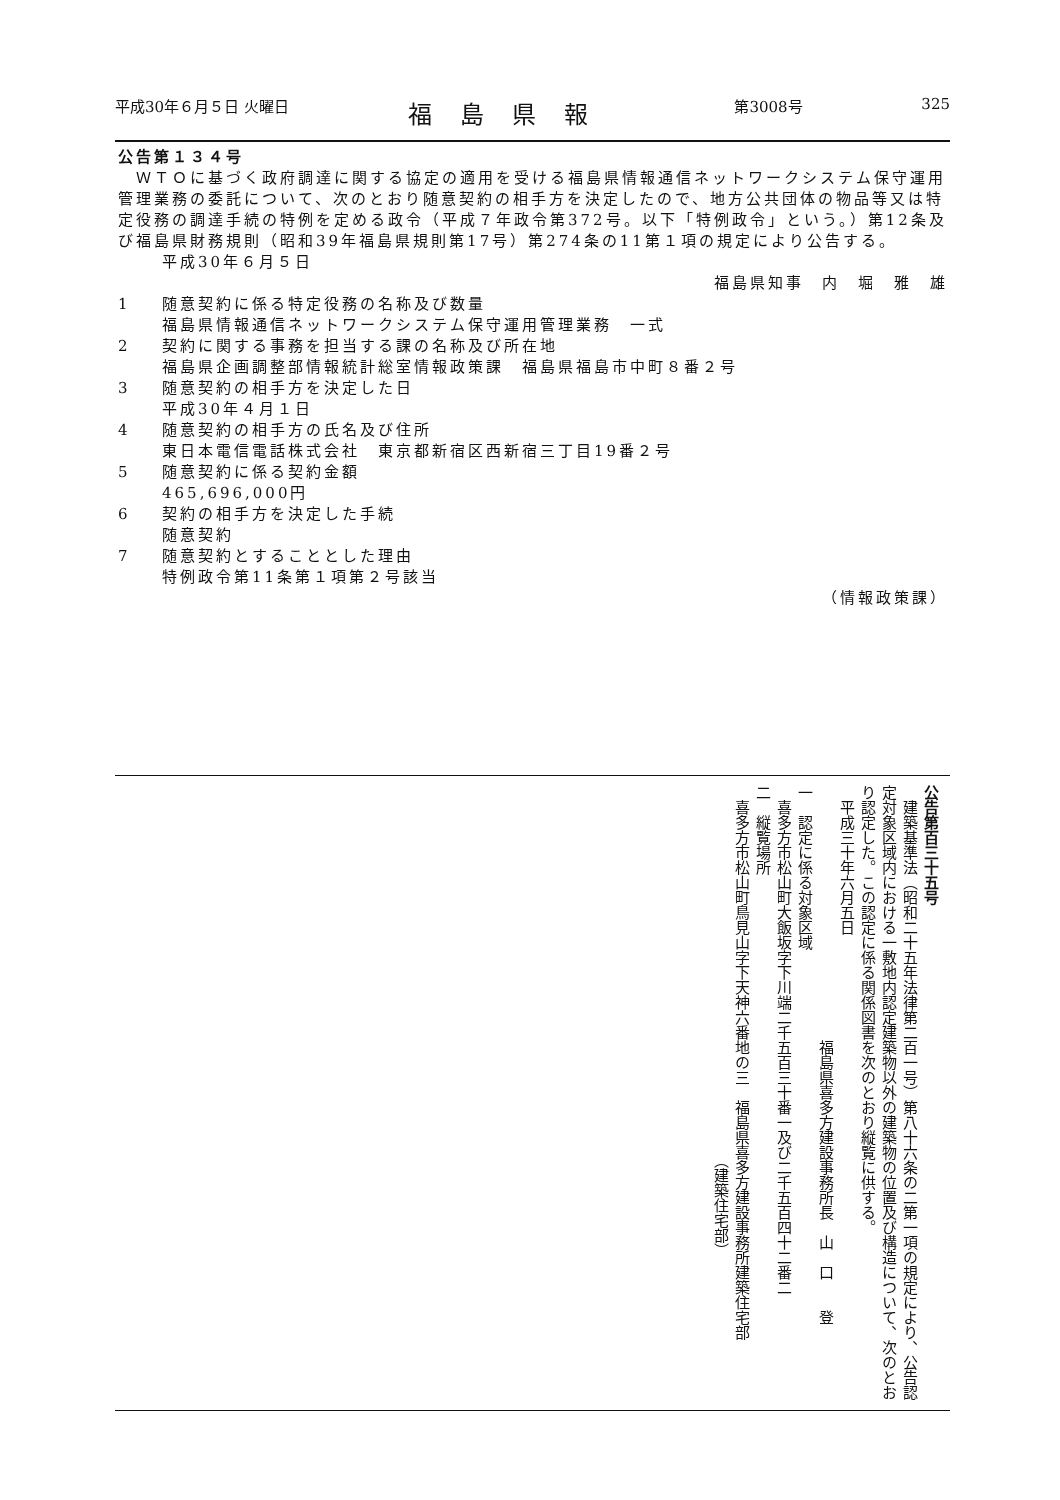平成30年６月５日 火曜日 福島県報 第3008号 325
公告第１３４号
　ＷＴＯに基づく政府調達に関する協定の適用を受ける福島県情報通信ネットワークシステム保守運用管理業務の委託について、次のとおり随意契約の相手方を決定したので、地方公共団体の物品等又は特定役務の調達手続の特例を定める政令（平成７年政令第372号。以下「特例政令」という。）第12条及び福島県財務規則（昭和39年福島県規則第17号）第274条の11第１項の規定により公告する。
平成30年６月５日
福島県知事　内　堀　雅　雄　
1 随意契約に係る特定役務の名称及び数量
福島県情報通信ネットワークシステム保守運用管理業務　一式
2 契約に関する事務を担当する課の名称及び所在地
福島県企画調整部情報統計総室情報政策課　福島県福島市中町８番２号
3 随意契約の相手方を決定した日
平成30年４月１日
4 随意契約の相手方の氏名及び住所
東日本電信電話株式会社　東京都新宿区西新宿三丁目19番２号
5 随意契約に係る契約金額
465,696,000円
6 契約の相手方を決定した手続
随意契約
7 随意契約とすることとした理由
特例政令第11条第１項第２号該当
（情報政策課）
公告第百三十五号
　建築基準法（昭和二十五年法律第二百一号）第八十六条の二第一項の規定により、公告認定対象区域内における一敷地内認定建築物以外の建築物の位置及び構造について、次のとおり認定した。この認定に係る関係図書を次のとおり縦覧に供する。
　平成三十年六月五日
　　　　　　　　　　　　　　　　　福島県喜多方建設事務所長　山　口　　登
一　認定に係る対象区域
　喜多方市松山町大飯坂字下川端二千五百三十番一及び二千五百四十二番二
二　縦覧場所
　喜多方市松山町鳥見山字下天神六番地の三　福島県喜多方建設事務所建築住宅部
　　　　　　　　　　　　　　　　　　　　　　　　　（建築住宅部）